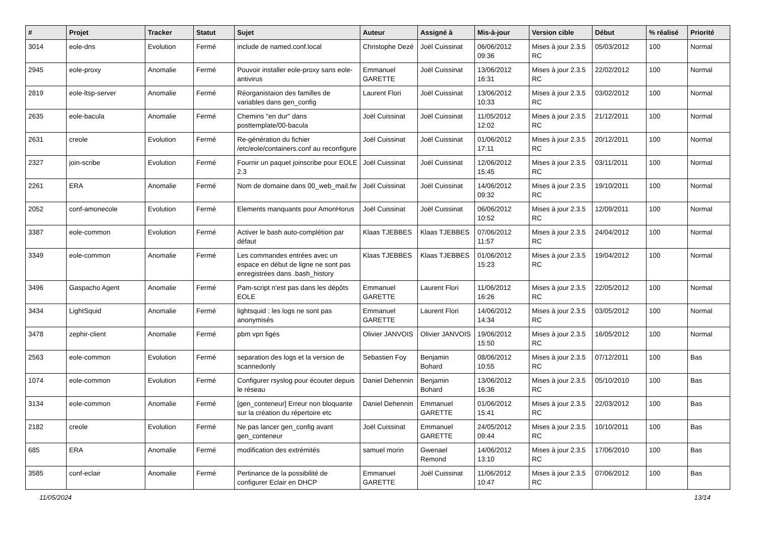| # | Projet | Tracker | Statut | Sujet | Auteur | Assigné à | Mis-à-jour | Version cible | Début | % réalisé | Priorité |
| --- | --- | --- | --- | --- | --- | --- | --- | --- | --- | --- | --- |
| 3014 | eole-dns | Evolution | Fermé | include de named.conf.local | Christophe Dezé | Joël Cuissinat | 06/06/2012 09:36 | Mises à jour 2.3.5 RC | 05/03/2012 | 100 | Normal |
| 2945 | eole-proxy | Anomalie | Fermé | Pouvoir installer eole-proxy sans eole-antivirus | Emmanuel GARETTE | Joël Cuissinat | 13/06/2012 16:31 | Mises à jour 2.3.5 RC | 22/02/2012 | 100 | Normal |
| 2819 | eole-ltsp-server | Anomalie | Fermé | Réorganistaion des familles de variables dans gen_config | Laurent Flori | Joël Cuissinat | 13/06/2012 10:33 | Mises à jour 2.3.5 RC | 03/02/2012 | 100 | Normal |
| 2635 | eole-bacula | Anomalie | Fermé | Chemins "en dur" dans posttemplate/00-bacula | Joël Cuissinat | Joël Cuissinat | 11/05/2012 12:02 | Mises à jour 2.3.5 RC | 21/12/2011 | 100 | Normal |
| 2631 | creole | Evolution | Fermé | Re-génération du fichier /etc/eole/containers.conf au reconfigure | Joël Cuissinat | Joël Cuissinat | 01/06/2012 17:11 | Mises à jour 2.3.5 RC | 20/12/2011 | 100 | Normal |
| 2327 | join-scribe | Evolution | Fermé | Fournir un paquet joinscribe pour EOLE 2.3 | Joël Cuissinat | Joël Cuissinat | 12/06/2012 15:45 | Mises à jour 2.3.5 RC | 03/11/2011 | 100 | Normal |
| 2261 | ERA | Anomalie | Fermé | Nom de domaine dans 00_web_mail.fw | Joël Cuissinat | Joël Cuissinat | 14/06/2012 09:32 | Mises à jour 2.3.5 RC | 19/10/2011 | 100 | Normal |
| 2052 | conf-amonecole | Evolution | Fermé | Elements manquants pour AmonHorus | Joël Cuissinat | Joël Cuissinat | 06/06/2012 10:52 | Mises à jour 2.3.5 RC | 12/09/2011 | 100 | Normal |
| 3387 | eole-common | Evolution | Fermé | Activer le bash auto-complétion par défaut | Klaas TJEBBES | Klaas TJEBBES | 07/06/2012 11:57 | Mises à jour 2.3.5 RC | 24/04/2012 | 100 | Normal |
| 3349 | eole-common | Anomalie | Fermé | Les commandes entrées avec un espace en début de ligne ne sont pas enregistrées dans .bash_history | Klaas TJEBBES | Klaas TJEBBES | 01/06/2012 15:23 | Mises à jour 2.3.5 RC | 19/04/2012 | 100 | Normal |
| 3496 | Gaspacho Agent | Anomalie | Fermé | Pam-script n'est pas dans les dépôts EOLE | Emmanuel GARETTE | Laurent Flori | 11/06/2012 16:26 | Mises à jour 2.3.5 RC | 22/05/2012 | 100 | Normal |
| 3434 | LightSquid | Anomalie | Fermé | lightsquid : les logs ne sont pas anonymisés | Emmanuel GARETTE | Laurent Flori | 14/06/2012 14:34 | Mises à jour 2.3.5 RC | 03/05/2012 | 100 | Normal |
| 3478 | zephir-client | Anomalie | Fermé | pbm vpn figés | Olivier JANVOIS | Olivier JANVOIS | 19/06/2012 15:50 | Mises à jour 2.3.5 RC | 16/05/2012 | 100 | Normal |
| 2563 | eole-common | Evolution | Fermé | separation des logs et la version de scannedonly | Sebastien Foy | Benjamin Bohard | 08/06/2012 10:55 | Mises à jour 2.3.5 RC | 07/12/2011 | 100 | Bas |
| 1074 | eole-common | Evolution | Fermé | Configurer rsyslog pour écouter depuis le réseau | Daniel Dehennin | Benjamin Bohard | 13/06/2012 16:36 | Mises à jour 2.3.5 RC | 05/10/2010 | 100 | Bas |
| 3134 | eole-common | Anomalie | Fermé | [gen_conteneur] Erreur non bloquante sur la création du répertoire etc | Daniel Dehennin | Emmanuel GARETTE | 01/06/2012 15:41 | Mises à jour 2.3.5 RC | 22/03/2012 | 100 | Bas |
| 2182 | creole | Evolution | Fermé | Ne pas lancer gen_config avant gen_conteneur | Joël Cuissinat | Emmanuel GARETTE | 24/05/2012 09:44 | Mises à jour 2.3.5 RC | 10/10/2011 | 100 | Bas |
| 685 | ERA | Anomalie | Fermé | modification des extrémités | samuel morin | Gwenael Remond | 14/06/2012 13:10 | Mises à jour 2.3.5 RC | 17/06/2010 | 100 | Bas |
| 3585 | conf-eclair | Anomalie | Fermé | Pertinance de la possibilité de configurer Eclair en DHCP | Emmanuel GARETTE | Joël Cuissinat | 11/06/2012 10:47 | Mises à jour 2.3.5 RC | 07/06/2012 | 100 | Bas |
11/05/2024 13/14